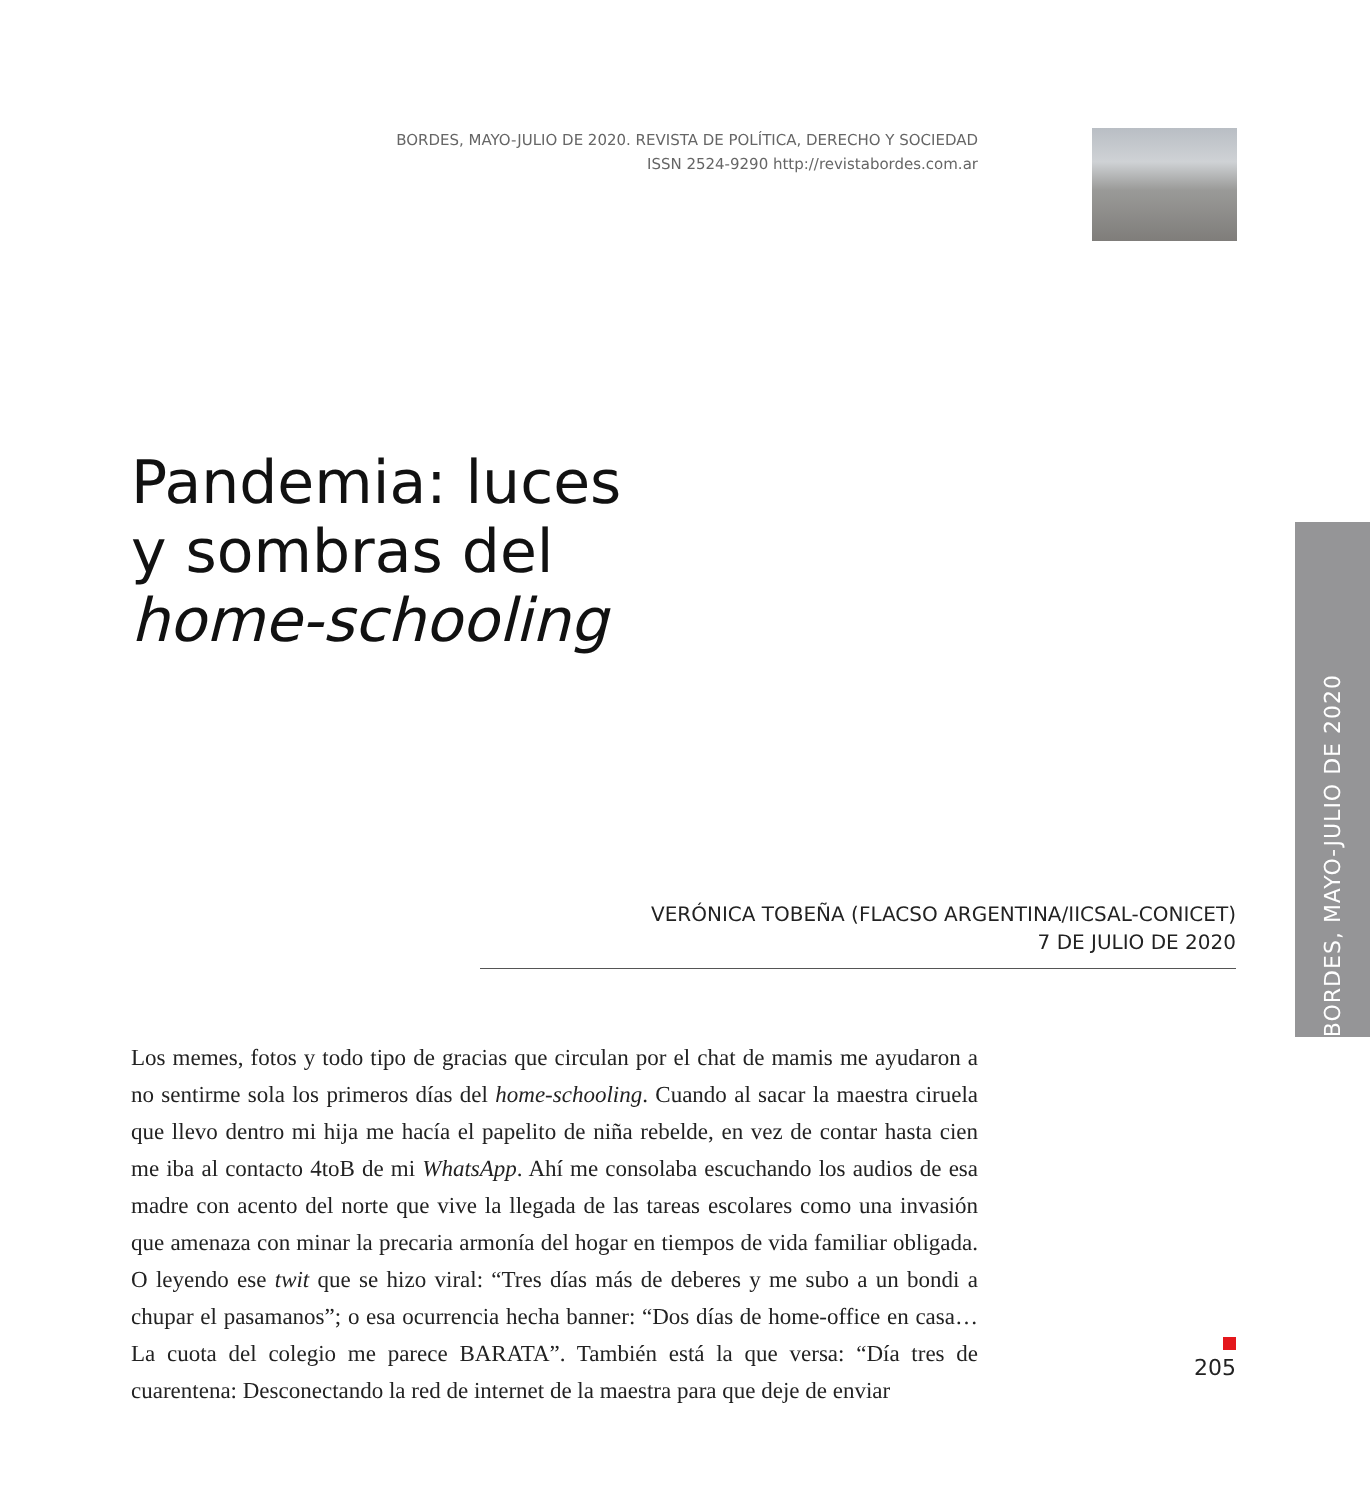BORDES, MAYO-JULIO DE 2020. REVISTA DE POLÍTICA, DERECHO Y SOCIEDAD
ISSN 2524-9290 http://revistabordes.com.ar
Pandemia: luces
y sombras del
home-schooling
VERÓNICA TOBEÑA (FLACSO ARGENTINA/IICSAL-CONICET)
7 DE JULIO DE 2020
Los memes, fotos y todo tipo de gracias que circulan por el chat de mamis me ayudaron a no sentirme sola los primeros días del home-schooling. Cuando al sacar la maestra ciruela que llevo dentro mi hija me hacía el papelito de niña rebelde, en vez de contar hasta cien me iba al contacto 4toB de mi WhatsApp. Ahí me consolaba escuchando los audios de esa madre con acento del norte que vive la llegada de las tareas escolares como una invasión que amenaza con minar la precaria armonía del hogar en tiempos de vida familiar obligada. O leyendo ese twit que se hizo viral: “Tres días más de deberes y me subo a un bondi a chupar el pasamanos”; o esa ocurrencia hecha banner: “Dos días de home-office en casa… La cuota del colegio me parece BARATA”. También está la que versa: “Día tres de cuarentena: Desconectando la red de internet de la maestra para que deje de enviar
205
BORDES, MAYO-JULIO DE 2020